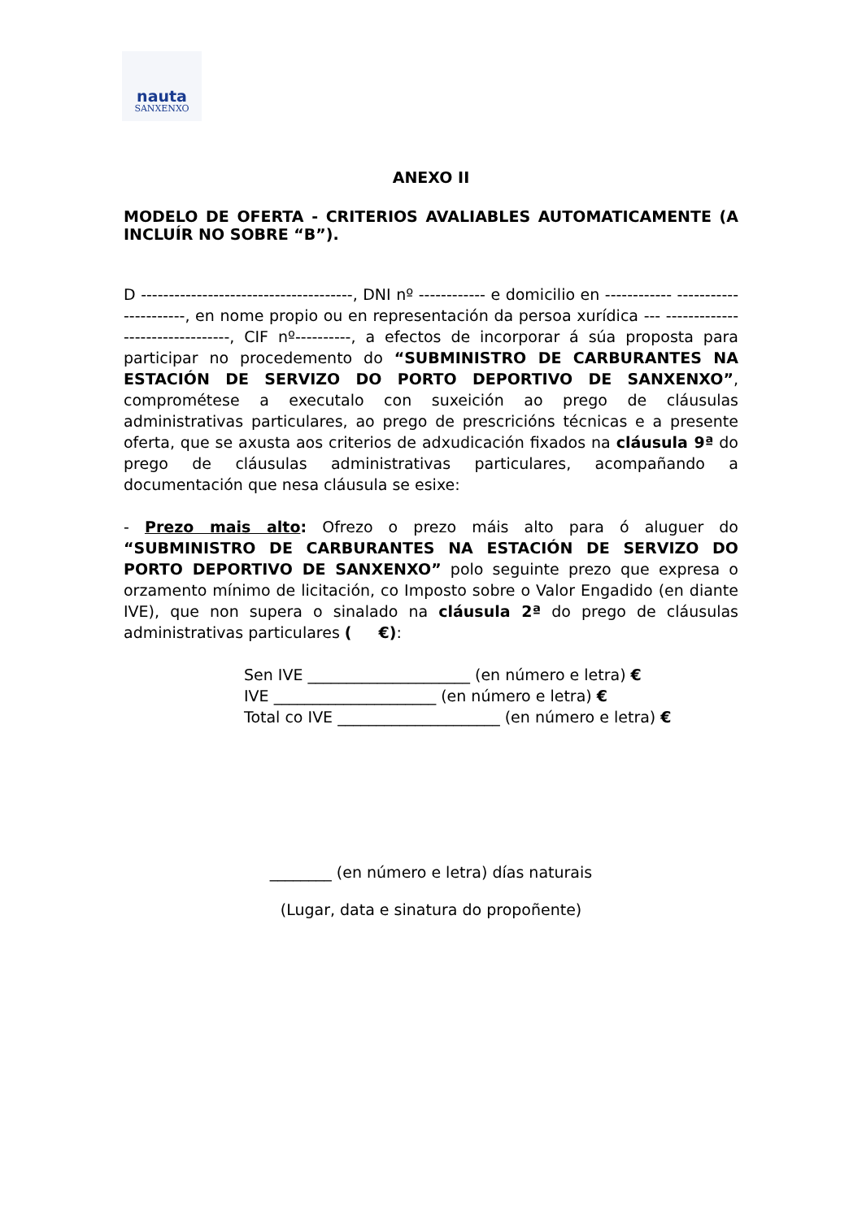nauta
SANXENXO
ANEXO II
MODELO DE OFERTA - CRITERIOS AVALIABLES AUTOMATICAMENTE (A INCLUÍR NO SOBRE “B”).
D --------------------------------------, DNI nº ------------ e domicilio en ------------ ----------------------, en nome propio ou en representación da persoa xurídica --- --------------------------------, CIF nº----------, a efectos de incorporar á súa proposta para participar no procedemento do “SUBMINISTRO DE CARBURANTES NA ESTACIÓN DE SERVIZO DO PORTO DEPORTIVO DE SANXENXO”, comprométese a executalo con suxeición ao prego de cláusulas administrativas particulares, ao prego de prescricións técnicas e a presente oferta, que se axusta aos criterios de adxudicación fixados na cláusula 9ª do prego de cláusulas administrativas particulares, acompañando a documentación que nesa cláusula se esixe:
- Prezo mais alto: Ofrezo o prezo máis alto para ó aluguer do “SUBMINISTRO DE CARBURANTES NA ESTACIÓN DE SERVIZO DO PORTO DEPORTIVO DE SANXENXO” polo seguinte prezo que expresa o orzamento mínimo de licitación, co Imposto sobre o Valor Engadido (en diante IVE), que non supera o sinalado na cláusula 2ª do prego de cláusulas administrativas particulares ( €):
Sen IVE _____________________ (en número e letra) €
IVE _____________________ (en número e letra) €
Total co IVE _____________________ (en número e letra) €
________ (en número e letra) días naturais
(Lugar, data e sinatura do propoñente)